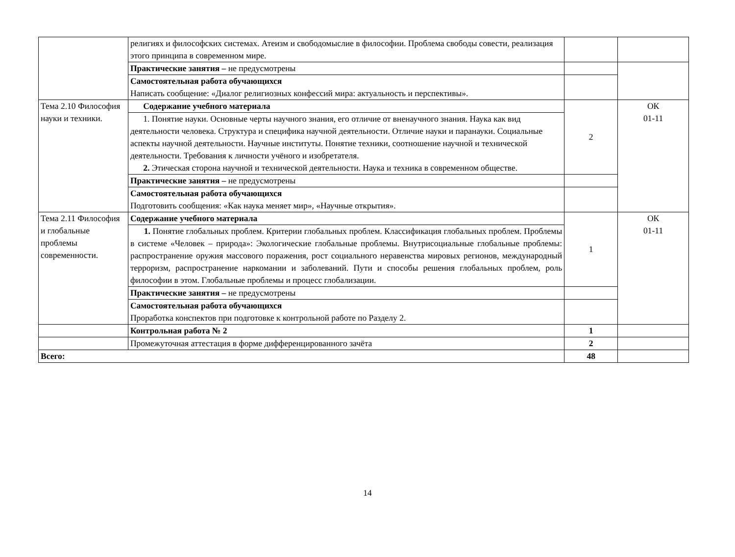| | религиях и философских системах. Атеизм и свободомыслие в философии. Проблема свободы совести, реализация этого принципа в современном мире. | | |
| | Практические занятия – не предусмотрены | | |
| | Самостоятельная работа обучающихся Написать сообщение: «Диалог религиозных конфессий мира: актуальность и перспективы». | | |
| Тема 2.10 Философия науки и техники. | Содержание учебного материала | 2 | ОК 01-11 |
| | 1. Понятие науки. Основные черты научного знания, его отличие от вненаучного знания. Наука как вид деятельности человека. Структура и специфика научной деятельности. Отличие науки и паранауки. Социальные аспекты научной деятельности. Научные институты. Понятие техники, соотношение научной и технической деятельности. Требования к личности учёного и изобретателя. 2. Этическая сторона научной и технической деятельности. Наука и техника в современном обществе. | | |
| | Практические занятия – не предусмотрены | | |
| | Самостоятельная работа обучающихся Подготовить сообщения: «Как наука меняет мир», «Научные открытия». | | |
| Тема 2.11 Философия и глобальные проблемы современности. | Содержание учебного материала | 1 | ОК 01-11 |
| | 1. Понятие глобальных проблем. Критерии глобальных проблем. Классификация глобальных проблем. Проблемы в системе «Человек – природа»: Экологические глобальные проблемы. Внутрисоциальные глобальные проблемы: распространение оружия массового поражения, рост социального неравенства мировых регионов, международный терроризм, распространение наркомании и заболеваний. Пути и способы решения глобальных проблем, роль философии в этом. Глобальные проблемы и процесс глобализации. | | |
| | Практические занятия – не предусмотрены | | |
| | Самостоятельная работа обучающихся Проработка конспектов при подготовке к контрольной работе по Разделу 2. | | |
| | Контрольная работа № 2 | 1 | |
| | Промежуточная аттестация в форме дифференцированного зачёта | 2 | |
| Всего: | | 48 | |
14